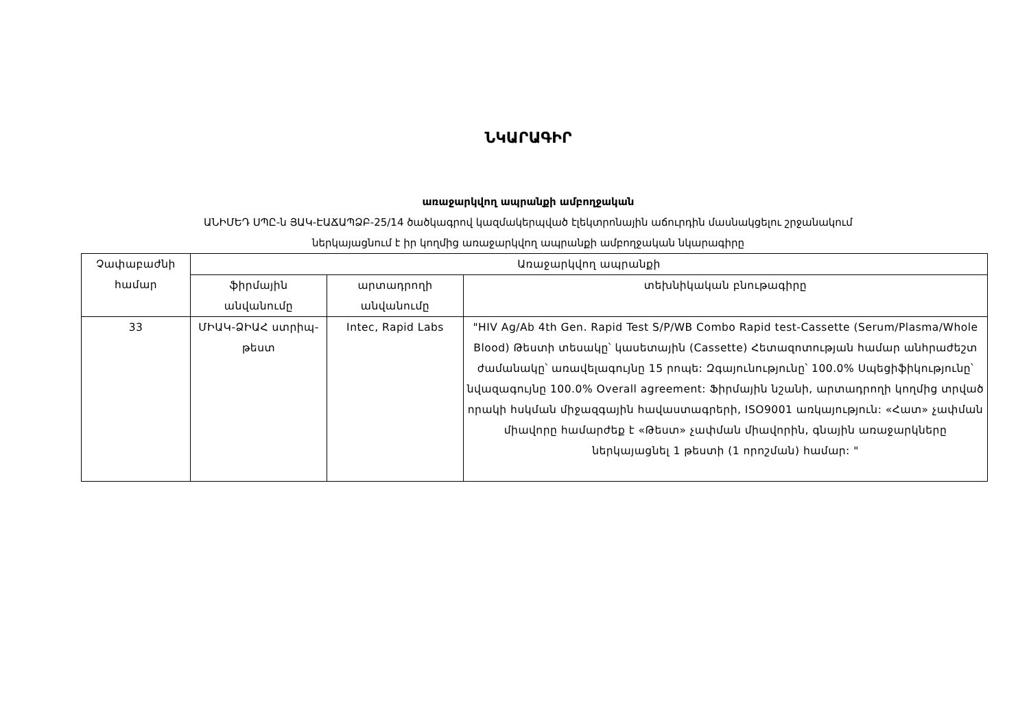ՆԿԱՐԱԳԻՐ
առաջարկվող ապրանքի ամբողջական
ԱՆԻՄԵԴ ՍՊԸ-ն ՅԱԿ-ԷԱՃԱՊՁԲ-25/14 ծածկագրով կազմակերպված էլեկտրոնային աճուրդին մասնակցելու շրջանակում
ներկայացնում է իր կողմից առաջարկվող ապրանքի ամբողջական նկարագիրը
| Չափաբաժնի համար | Առաջարկվող ապրանքի | | |
| --- | --- | --- | --- |
| | ֆիրմային անվանումը | արտադրողի անվանումը | տեխնիկական բնութագիրը |
| 33 | ՄԻԱԿ-ՁԻԱՀ ստրիպ-թեստ | Intec, Rapid Labs | "HIV Ag/Ab 4th Gen. Rapid Test S/P/WB Combo Rapid test-Cassette (Serum/Plasma/Whole Blood) Թեստի տեսակը՝ կասետային (Cassette) Հետազոտության համար անհրաժեշտ ժամանակը՝ առավելագույնը 15 րոպե: Զգայունությունը՝ 100.0% Սպեցիֆիկությունը՝ նվազագույնը 100.0% Overall agreement: Ֆիրմային նշանի, արտադրողի կողմից տրված որակի հսկման միջազգային հավաստագրերի, ISO9001 առկայություն: «Հատ» չափման միավորը համարժեք է «Թեստ» չափման միավորին, գնային առաջարկները ներկայացնել 1 թեստի (1 որոշման) համար: " |